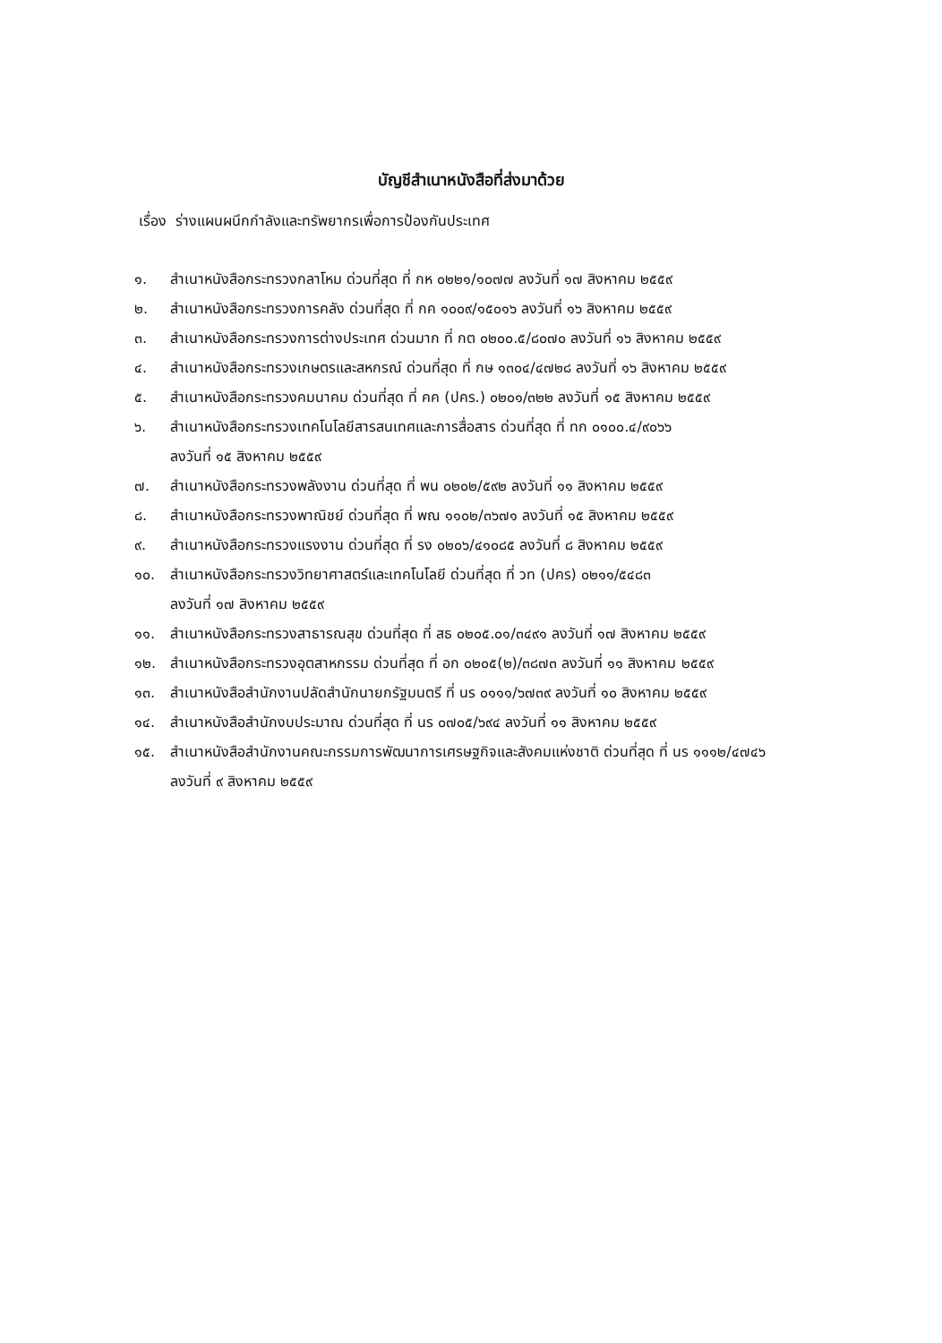บัญชีสำเนาหนังสือที่ส่งมาด้วย
เรื่อง ร่างแผนผนึกกำลังและทรัพยากรเพื่อการป้องกันประเทศ
๑. สำเนาหนังสือกระทรวงกลาโหม ด่วนที่สุด ที่ กห ๐๒๒๑/๑๐๗๗ ลงวันที่ ๑๗ สิงหาคม ๒๕๕๙
๒. สำเนาหนังสือกระทรวงการคลัง ด่วนที่สุด ที่ กค ๑๐๐๙/๑๕๐๑๖ ลงวันที่ ๑๖ สิงหาคม ๒๕๕๙
๓. สำเนาหนังสือกระทรวงการต่างประเทศ ด่วนมาก ที่ กต ๐๒๐๐.๕/๘๐๗๐ ลงวันที่ ๑๖ สิงหาคม ๒๕๕๙
๔. สำเนาหนังสือกระทรวงเกษตรและสหกรณ์ ด่วนที่สุด ที่ กษ ๑๓๐๔/๔๗๒๘ ลงวันที่ ๑๖ สิงหาคม ๒๕๕๙
๕. สำเนาหนังสือกระทรวงคมนาคม ด่วนที่สุด ที่ คค (ปคร.) ๐๒๐๑/๓๒๒ ลงวันที่ ๑๕ สิงหาคม ๒๕๕๙
๖. สำเนาหนังสือกระทรวงเทคโนโลยีสารสนเทศและการสื่อสาร ด่วนที่สุด ที่ ทก ๐๑๐๐.๔/๙๐๖๖
ลงวันที่ ๑๕ สิงหาคม ๒๕๕๙
๗. สำเนาหนังสือกระทรวงพลังงาน ด่วนที่สุด ที่ พน ๐๒๐๒/๕๙๒ ลงวันที่ ๑๑ สิงหาคม ๒๕๕๙
๘. สำเนาหนังสือกระทรวงพาณิชย์ ด่วนที่สุด ที่ พณ ๑๑๐๒/๓๖๗๑ ลงวันที่ ๑๕ สิงหาคม ๒๕๕๙
๙. สำเนาหนังสือกระทรวงแรงงาน ด่วนที่สุด ที่ รง ๐๒๐๖/๔๑๐๘๕ ลงวันที่ ๘ สิงหาคม ๒๕๕๙
๑๐. สำเนาหนังสือกระทรวงวิทยาศาสตร์และเทคโนโลยี ด่วนที่สุด ที่ วท (ปคร) ๐๒๑๑/๕๔๘๓
ลงวันที่ ๑๗ สิงหาคม ๒๕๕๙
๑๑. สำเนาหนังสือกระทรวงสาธารณสุข ด่วนที่สุด ที่ สธ ๐๒๐๕.๐๑/๓๔๙๑ ลงวันที่ ๑๗ สิงหาคม ๒๕๕๙
๑๒. สำเนาหนังสือกระทรวงอุตสาหกรรม ด่วนที่สุด ที่ อก ๐๒๐๕(๒)/๓๘๗๓ ลงวันที่ ๑๑ สิงหาคม ๒๕๕๙
๑๓. สำเนาหนังสือสำนักงานปลัดสำนักนายกรัฐมนตรี ที่ นร ๐๑๑๑/๖๗๓๙ ลงวันที่ ๑๐ สิงหาคม ๒๕๕๙
๑๔. สำเนาหนังสือสำนักงบประมาณ ด่วนที่สุด ที่ นร ๐๗๐๕/๖๙๔ ลงวันที่ ๑๑ สิงหาคม ๒๕๕๙
๑๕. สำเนาหนังสือสำนักงานคณะกรรมการพัฒนาการเศรษฐกิจและสังคมแห่งชาติ ด่วนที่สุด ที่ นร ๑๑๑๒/๔๗๔๖
ลงวันที่ ๙ สิงหาคม ๒๕๕๙